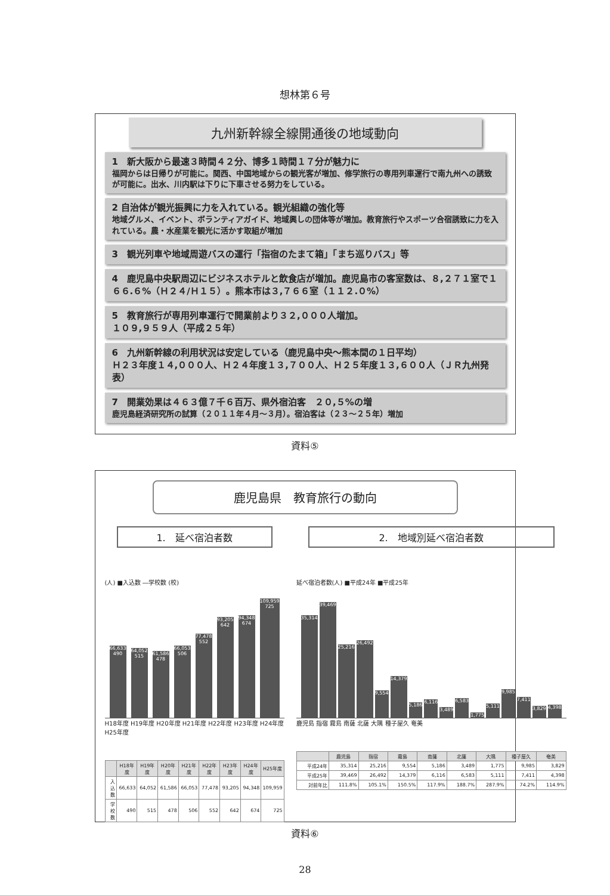想林第６号
九州新幹線全線開通後の地域動向
1　新大阪から最速３時間４２分、博多１時間１７分が魅力に
福岡からは日帰りが可能に。関西、中国地域からの観光客が増加、修学旅行の専用列車運行で南九州への誘致が可能に。出水、川内駅は下りに下車させる努力をしている。
2 自治体が観光振興に力を入れている。観光組織の強化等
地域グルメ、イベント、ボランティアガイド、地域興しの団体等が増加。教育旅行やスポーツ合宿誘致に力を入れている。農・水産業を観光に活かす取組が増加
3　観光列車や地域周遊バスの運行「指宿のたまて箱」「まち巡りバス」等
4　鹿児島中央駅周辺にビジネスホテルと飲食店が増加。鹿児島市の客室数は、８,２７１室で１６６.６%（Ｈ２４/Ｈ１５）。熊本市は３,７６６室（１１２.０%）
5　教育旅行が専用列車運行で開業前より３２,０００人増加。
１０９,９５９人（平成２５年）
6　九州新幹線の利用状況は安定している（鹿児島中央～熊本間の１日平均）
Ｈ２３年度１４,０００人、Ｈ２４年度１３,７００人、Ｈ２５年度１３,６００人（ＪＲ九州発表）
7　開業効果は４６３億７千６百万、県外宿泊客　２０,５%の増
鹿児島経済研究所の試算（２０１１年４月～３月）。宿泊客は（２３～２５年）増加
資料⑤
鹿児島県　教育旅行の動向
1.　延べ宿泊者数
(人) ■入込数 ―学校数 (校)
66,633 490
64,052 515
61,586 478
66,053 506
77,478 552
93,205 642
94,348 674
109,959 725
H18年度 H19年度 H20年度 H21年度 H22年度 H23年度 H24年度 H25年度
| | H18年度 | H19年度 | H20年度 | H21年度 | H22年度 | H23年度 | H24年度 | H25年度 |
| --- | --- | --- | --- | --- | --- | --- | --- | --- |
| 入込数 | 66,633 | 64,052 | 61,586 | 66,053 | 77,478 | 93,205 | 94,348 | 109,959 |
| 学校数 | 490 | 515 | 478 | 506 | 552 | 642 | 674 | 725 |
2.　地域別延べ宿泊者数
延べ宿泊者数(人) ■平成24年 ■平成25年
35,314
39,469
25,216
26,492
9,554
14,379
5,186
6,116
3,489
6,583
1,775
5,111
9,985
7,411
3,829
4,398
鹿児島 指宿 霧島 南薩 北薩 大隅 種子屋久 奄美
| | 鹿児島 | 指宿 | 霧島 | 南薩 | 北薩 | 大隅 | 種子屋久 | 奄美 |
| --- | --- | --- | --- | --- | --- | --- | --- | --- |
| 平成24年 | 35,314 | 25,216 | 9,554 | 5,186 | 3,489 | 1,775 | 9,985 | 3,829 |
| 平成25年 | 39,469 | 26,492 | 14,379 | 6,116 | 6,583 | 5,111 | 7,411 | 4,398 |
| 対前年比 | 111.8% | 105.1% | 150.5% | 117.9% | 188.7% | 287.9% | 74.2% | 114.9% |
資料⑥
28